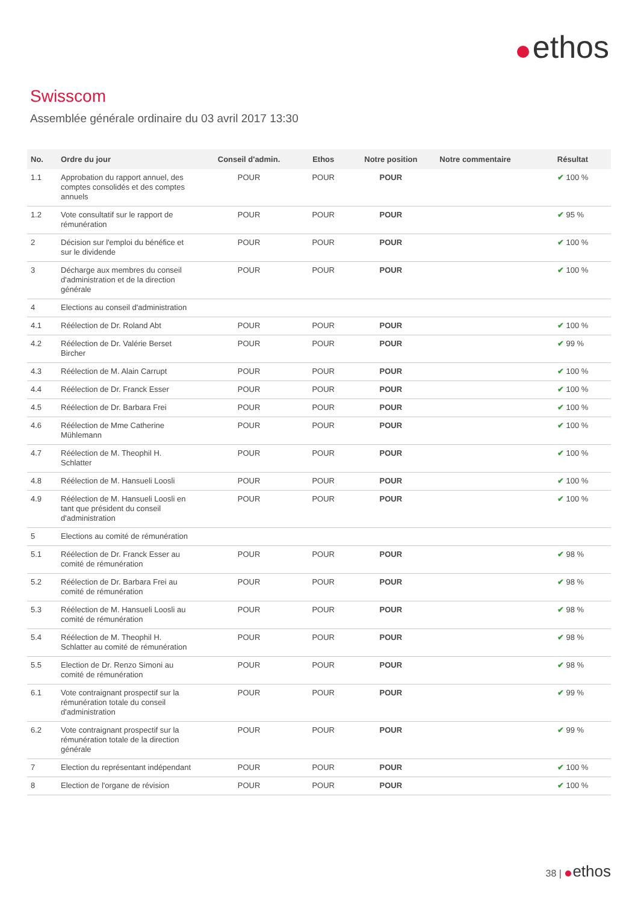ethos
Swisscom
Assemblée générale ordinaire du 03 avril 2017 13:30
| No. | Ordre du jour | Conseil d'admin. | Ethos | Notre position | Notre commentaire | Résultat |
| --- | --- | --- | --- | --- | --- | --- |
| 1.1 | Approbation du rapport annuel, des comptes consolidés et des comptes annuels | POUR | POUR | POUR | | ✔ 100 % |
| 1.2 | Vote consultatif sur le rapport de rémunération | POUR | POUR | POUR | | ✔ 95 % |
| 2 | Décision sur l'emploi du bénéfice et sur le dividende | POUR | POUR | POUR | | ✔ 100 % |
| 3 | Décharge aux membres du conseil d'administration et de la direction générale | POUR | POUR | POUR | | ✔ 100 % |
| 4 | Elections au conseil d'administration | | | | | |
| 4.1 | Réélection de Dr. Roland Abt | POUR | POUR | POUR | | ✔ 100 % |
| 4.2 | Réélection de Dr. Valérie Berset Bircher | POUR | POUR | POUR | | ✔ 99 % |
| 4.3 | Réélection de M. Alain Carrupt | POUR | POUR | POUR | | ✔ 100 % |
| 4.4 | Réélection de Dr. Franck Esser | POUR | POUR | POUR | | ✔ 100 % |
| 4.5 | Réélection de Dr. Barbara Frei | POUR | POUR | POUR | | ✔ 100 % |
| 4.6 | Réélection de Mme Catherine Mühlemann | POUR | POUR | POUR | | ✔ 100 % |
| 4.7 | Réélection de M. Theophil H. Schlatter | POUR | POUR | POUR | | ✔ 100 % |
| 4.8 | Réélection de M. Hansueli Loosli | POUR | POUR | POUR | | ✔ 100 % |
| 4.9 | Réélection de M. Hansueli Loosli en tant que président du conseil d'administration | POUR | POUR | POUR | | ✔ 100 % |
| 5 | Elections au comité de rémunération | | | | | |
| 5.1 | Réélection de Dr. Franck Esser au comité de rémunération | POUR | POUR | POUR | | ✔ 98 % |
| 5.2 | Réélection de Dr. Barbara Frei au comité de rémunération | POUR | POUR | POUR | | ✔ 98 % |
| 5.3 | Réélection de M. Hansueli Loosli au comité de rémunération | POUR | POUR | POUR | | ✔ 98 % |
| 5.4 | Réélection de M. Theophil H. Schlatter au comité de rémunération | POUR | POUR | POUR | | ✔ 98 % |
| 5.5 | Election de Dr. Renzo Simoni au comité de rémunération | POUR | POUR | POUR | | ✔ 98 % |
| 6.1 | Vote contraignant prospectif sur la rémunération totale du conseil d'administration | POUR | POUR | POUR | | ✔ 99 % |
| 6.2 | Vote contraignant prospectif sur la rémunération totale de la direction générale | POUR | POUR | POUR | | ✔ 99 % |
| 7 | Election du représentant indépendant | POUR | POUR | POUR | | ✔ 100 % |
| 8 | Election de l'organe de révision | POUR | POUR | POUR | | ✔ 100 % |
38 | ethos